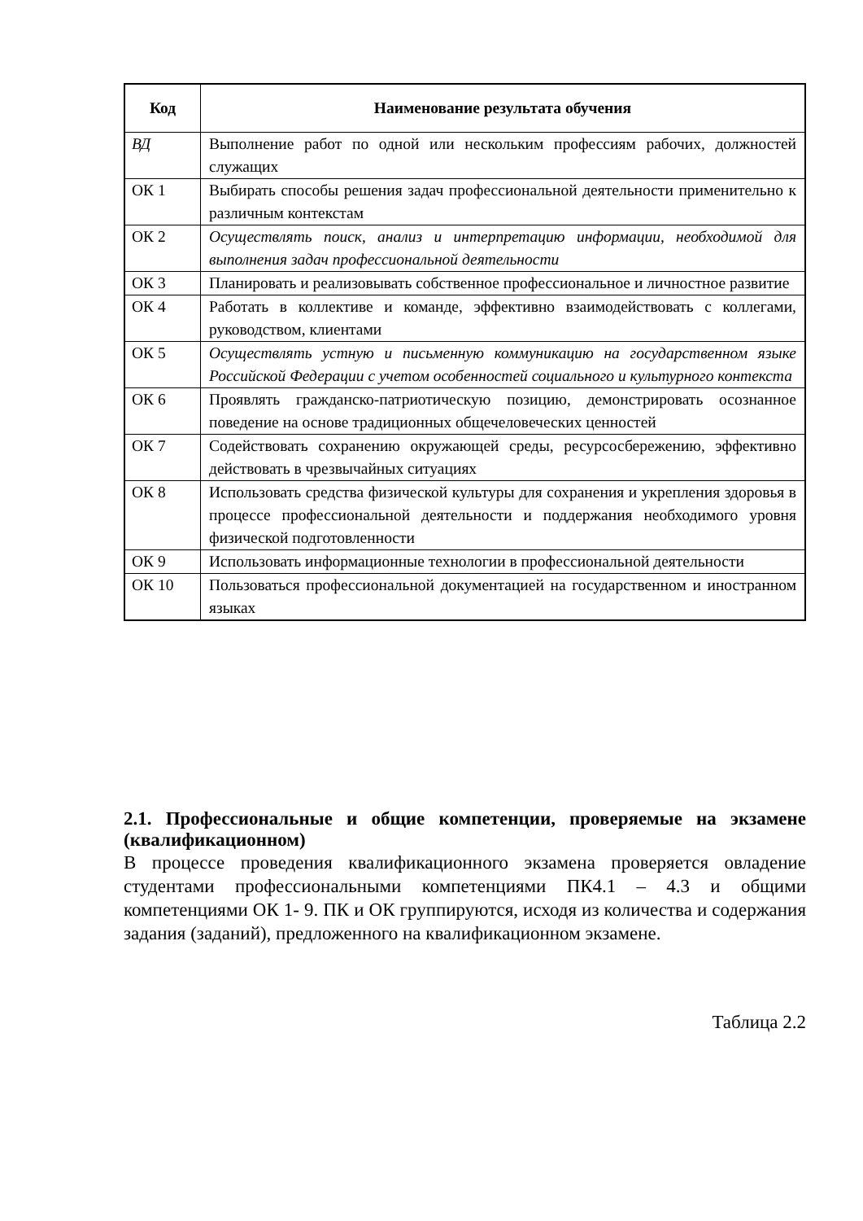| Код | Наименование результата обучения |
| --- | --- |
| ВД | Выполнение работ по одной или нескольким профессиям рабочих, должностей служащих |
| ОК 1 | Выбирать способы решения задач профессиональной деятельности применительно к различным контекстам |
| ОК 2 | Осуществлять поиск, анализ и интерпретацию информации, необходимой для выполнения задач профессиональной деятельности |
| ОК 3 | Планировать и реализовывать собственное профессиональное и личностное развитие |
| ОК 4 | Работать в коллективе и команде, эффективно взаимодействовать с коллегами, руководством, клиентами |
| ОК 5 | Осуществлять устную и письменную коммуникацию на государственном языке Российской Федерации с учетом особенностей социального и культурного контекста |
| ОК 6 | Проявлять гражданско-патриотическую позицию, демонстрировать осознанное поведение на основе традиционных общечеловеческих ценностей |
| ОК 7 | Содействовать сохранению окружающей среды, ресурсосбережению, эффективно действовать в чрезвычайных ситуациях |
| ОК 8 | Использовать средства физической культуры для сохранения и укрепления здоровья в процессе профессиональной деятельности и поддержания необходимого уровня физической подготовленности |
| ОК 9 | Использовать информационные технологии в профессиональной деятельности |
| ОК 10 | Пользоваться профессиональной документацией на государственном и иностранном языках |
2.1. Профессиональные и общие компетенции, проверяемые на экзамене (квалификационном)
В процессе проведения квалификационного экзамена проверяется овладение студентами профессиональными компетенциями ПК4.1 – 4.3 и общими компетенциями ОК 1- 9. ПК и ОК группируются, исходя из количества и содержания задания (заданий), предложенного на квалификационном экзамене.
Таблица 2.2